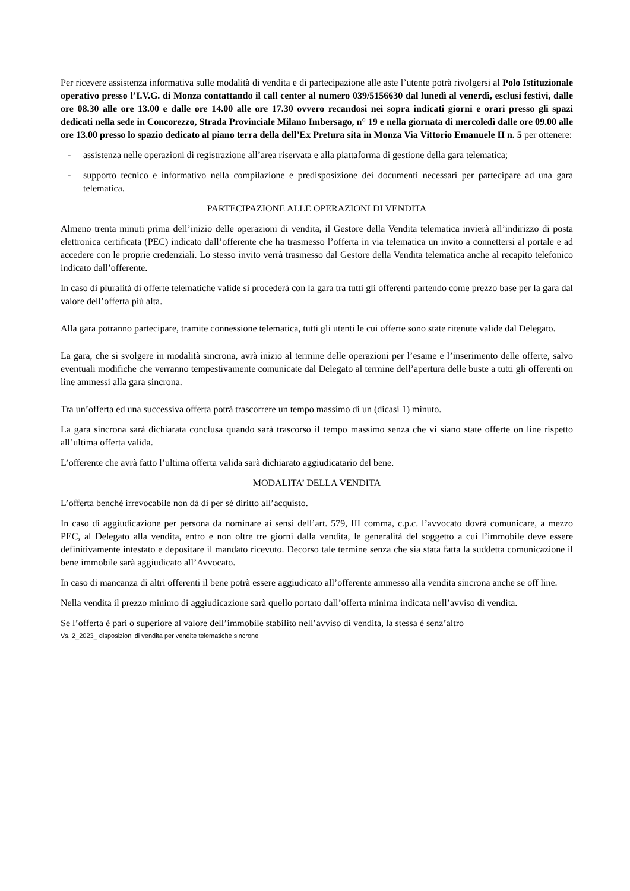Per ricevere assistenza informativa sulle modalità di vendita e di partecipazione alle aste l’utente potrà rivolgersi al Polo Istituzionale operativo presso l’I.V.G. di Monza contattando il call center al numero 039/5156630 dal lunedì al venerdì, esclusi festivi, dalle ore 08.30 alle ore 13.00 e dalle ore 14.00 alle ore 17.30 ovvero recandosi nei sopra indicati giorni e orari presso gli spazi dedicati nella sede in Concorezzo, Strada Provinciale Milano Imbersago, n° 19 e nella giornata di mercoledì dalle ore 09.00 alle ore 13.00 presso lo spazio dedicato al piano terra della dell’Ex Pretura sita in Monza Via Vittorio Emanuele II n. 5 per ottenere:
- assistenza nelle operazioni di registrazione all’area riservata e alla piattaforma di gestione della gara telematica;
- supporto tecnico e informativo nella compilazione e predisposizione dei documenti necessari per partecipare ad una gara telematica.
PARTECIPAZIONE ALLE OPERAZIONI DI VENDITA
Almeno trenta minuti prima dell’inizio delle operazioni di vendita, il Gestore della Vendita telematica invierà all’indirizzo di posta elettronica certificata (PEC) indicato dall’offerente che ha trasmesso l’offerta in via telematica un invito a connettersi al portale e ad accedere con le proprie credenziali. Lo stesso invito verrà trasmesso dal Gestore della Vendita telematica anche al recapito telefonico indicato dall’offerente.
In caso di pluralità di offerte telematiche valide si procederà con la gara tra tutti gli offerenti partendo come prezzo base per la gara dal valore dell’offerta più alta.
Alla gara potranno partecipare, tramite connessione telematica, tutti gli utenti le cui offerte sono state ritenute valide dal Delegato.
La gara, che si svolgere in modalità sincrona, avrà inizio al termine delle operazioni per l’esame e l’inserimento delle offerte, salvo eventuali modifiche che verranno tempestivamente comunicate dal Delegato al termine dell’apertura delle buste a tutti gli offerenti on line ammessi alla gara sincrona.
Tra un’offerta ed una successiva offerta potrà trascorrere un tempo massimo di un (dicasi 1) minuto.
La gara sincrona sarà dichiarata conclusa quando sarà trascorso il tempo massimo senza che vi siano state offerte on line rispetto all’ultima offerta valida.
L’offerente che avrà fatto l’ultima offerta valida sarà dichiarato aggiudicatario del bene.
MODALITA’ DELLA VENDITA
L’offerta benché irrevocabile non dà di per sé diritto all’acquisto.
In caso di aggiudicazione per persona da nominare ai sensi dell’art. 579, III comma, c.p.c. l’avvocato dovrà comunicare, a mezzo PEC, al Delegato alla vendita, entro e non oltre tre giorni dalla vendita, le generalità del soggetto a cui l’immobile deve essere definitivamente intestato e depositare il mandato ricevuto. Decorso tale termine senza che sia stata fatta la suddetta comunicazione il bene immobile sarà aggiudicato all’Avvocato.
In caso di mancanza di altri offerenti il bene potrà essere aggiudicato all’offerente ammesso alla vendita sincrona anche se off line.
Nella vendita il prezzo minimo di aggiudicazione sarà quello portato dall’offerta minima indicata nell’avviso di vendita.
Se l’offerta è pari o superiore al valore dell’immobile stabilito nell’avviso di vendita, la stessa è senz’altro
Vs. 2_2023_ disposizioni di vendita per vendite telematiche sincrone